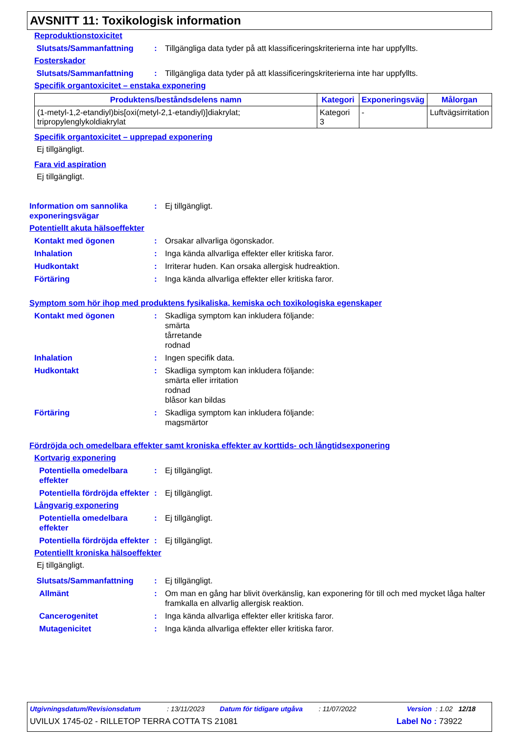AVSNITT 11: Toxikologisk information
Reproduktionstoxicitet
Slutsats/Sammanfattning : Tillgängliga data tyder på att klassificeringskriterierna inte har uppfyllts.
Fosterskador
Slutsats/Sammanfattning : Tillgängliga data tyder på att klassificeringskriterierna inte har uppfyllts.
Specifik organtoxicitet – enstaka exponering
| Produktens/beståndsdelens namn | Kategori | Exponeringsväg | Målorgan |
| --- | --- | --- | --- |
| (1-metyl-1,2-etandiyl)bis[oxi(metyl-2,1-etandiyl)]diakrylat; tripropylenglykoldiakrylat | Kategori 3 | - | Luftvägsirritation |
Specifik organtoxicitet – upprepad exponering
Ej tillgängligt.
Fara vid aspiration
Ej tillgängligt.
Information om sannolika exponeringsvägar
: Ej tillgängligt.
Potentiellt akuta hälsoeffekter
Kontakt med ögonen : Orsakar allvarliga ögonskador.
Inhalation : Inga kända allvarliga effekter eller kritiska faror.
Hudkontakt : Irriterar huden. Kan orsaka allergisk hudreaktion.
Förtäring : Inga kända allvarliga effekter eller kritiska faror.
Symptom som hör ihop med produktens fysikaliska, kemiska och toxikologiska egenskaper
Kontakt med ögonen : Skadliga symptom kan inkludera följande:
smärta
tårretande
rodnad
Inhalation : Ingen specifik data.
Hudkontakt : Skadliga symptom kan inkludera följande:
smärta eller irritation
rodnad
blåsor kan bildas
Förtäring : Skadliga symptom kan inkludera följande:
magsmärtor
Fördröjda och omedelbara effekter samt kroniska effekter av korttids- och långtidsexponering
Kortvarig exponering
Potentiella omedelbara effekter
: Ej tillgängligt.
Potentiella fördröjda effekter
: Ej tillgängligt.
Långvarig exponering
Potentiella omedelbara effekter
: Ej tillgängligt.
Potentiella fördröjda effekter
: Ej tillgängligt.
Potentiellt kroniska hälsoeffekter
Ej tillgängligt.
Slutsats/Sammanfattning : Ej tillgängligt.
Allmänt : Om man en gång har blivit överkänslig, kan exponering för till och med mycket låga halter framkalla en allvarlig allergisk reaktion.
Cancerogenitet : Inga kända allvarliga effekter eller kritiska faror.
Mutagenicitet : Inga kända allvarliga effekter eller kritiska faror.
Utgivningsdatum/Revisionsdatum: 13/11/2023 Datum för tidigare utgåva: 11/07/2022 Version : 1.02 12/18
UVILUX 1745-02 - RILLETOP TERRA COTTA TS 21081 Label No : 73922